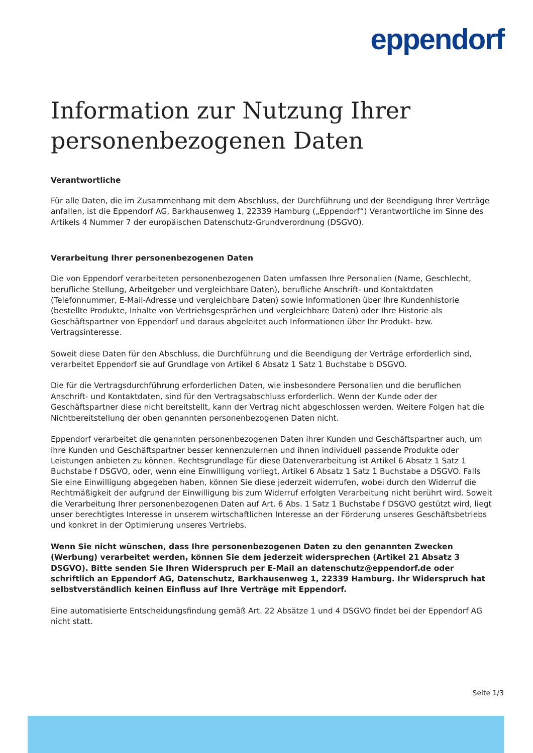eppendorf
Information zur Nutzung Ihrer personenbezogenen Daten
Verantwortliche
Für alle Daten, die im Zusammenhang mit dem Abschluss, der Durchführung und der Beendigung Ihrer Verträge anfallen, ist die Eppendorf AG, Barkhausenweg 1, 22339 Hamburg („Eppendorf“) Verantwortliche im Sinne des Artikels 4 Nummer 7 der europäischen Datenschutz-Grundverordnung (DSGVO).
Verarbeitung Ihrer personenbezogenen Daten
Die von Eppendorf verarbeiteten personenbezogenen Daten umfassen Ihre Personalien (Name, Geschlecht, berufliche Stellung, Arbeitgeber und vergleichbare Daten), berufliche Anschrift- und Kontaktdaten (Telefonnummer, E-Mail-Adresse und vergleichbare Daten) sowie Informationen über Ihre Kundenhistorie (bestellte Produkte, Inhalte von Vertriebsgesprächen und vergleichbare Daten) oder Ihre Historie als Geschäftspartner von Eppendorf und daraus abgeleitet auch Informationen über Ihr Produkt- bzw. Vertragsinteresse.
Soweit diese Daten für den Abschluss, die Durchführung und die Beendigung der Verträge erforderlich sind, verarbeitet Eppendorf sie auf Grundlage von Artikel 6 Absatz 1 Satz 1 Buchstabe b DSGVO.
Die für die Vertragsdurchführung erforderlichen Daten, wie insbesondere Personalien und die beruflichen Anschrift- und Kontaktdaten, sind für den Vertragsabschluss erforderlich. Wenn der Kunde oder der Geschäftspartner diese nicht bereitstellt, kann der Vertrag nicht abgeschlossen werden. Weitere Folgen hat die Nichtbereitstellung der oben genannten personenbezogenen Daten nicht.
Eppendorf verarbeitet die genannten personenbezogenen Daten ihrer Kunden und Geschäftspartner auch, um ihre Kunden und Geschäftspartner besser kennenzulernen und ihnen individuell passende Produkte oder Leistungen anbieten zu können. Rechtsgrundlage für diese Datenverarbeitung ist Artikel 6 Absatz 1 Satz 1 Buchstabe f DSGVO, oder, wenn eine Einwilligung vorliegt, Artikel 6 Absatz 1 Satz 1 Buchstabe a DSGVO. Falls Sie eine Einwilligung abgegeben haben, können Sie diese jederzeit widerrufen, wobei durch den Widerruf die Rechtmäßigkeit der aufgrund der Einwilligung bis zum Widerruf erfolgten Verarbeitung nicht berührt wird. Soweit die Verarbeitung Ihrer personenbezogenen Daten auf Art. 6 Abs. 1 Satz 1 Buchstabe f DSGVO gestützt wird, liegt unser berechtigtes Interesse in unserem wirtschaftlichen Interesse an der Förderung unseres Geschäftsbetriebs und konkret in der Optimierung unseres Vertriebs.
Wenn Sie nicht wünschen, dass Ihre personenbezogenen Daten zu den genannten Zwecken (Werbung) verarbeitet werden, können Sie dem jederzeit widersprechen (Artikel 21 Absatz 3 DSGVO). Bitte senden Sie Ihren Widerspruch per E-Mail an datenschutz@eppendorf.de oder schriftlich an Eppendorf AG, Datenschutz, Barkhausenweg 1, 22339 Hamburg. Ihr Widerspruch hat selbstverständlich keinen Einfluss auf Ihre Verträge mit Eppendorf.
Eine automatisierte Entscheidungsfindung gemäß Art. 22 Absätze 1 und 4 DSGVO findet bei der Eppendorf AG nicht statt.
Seite 1/3